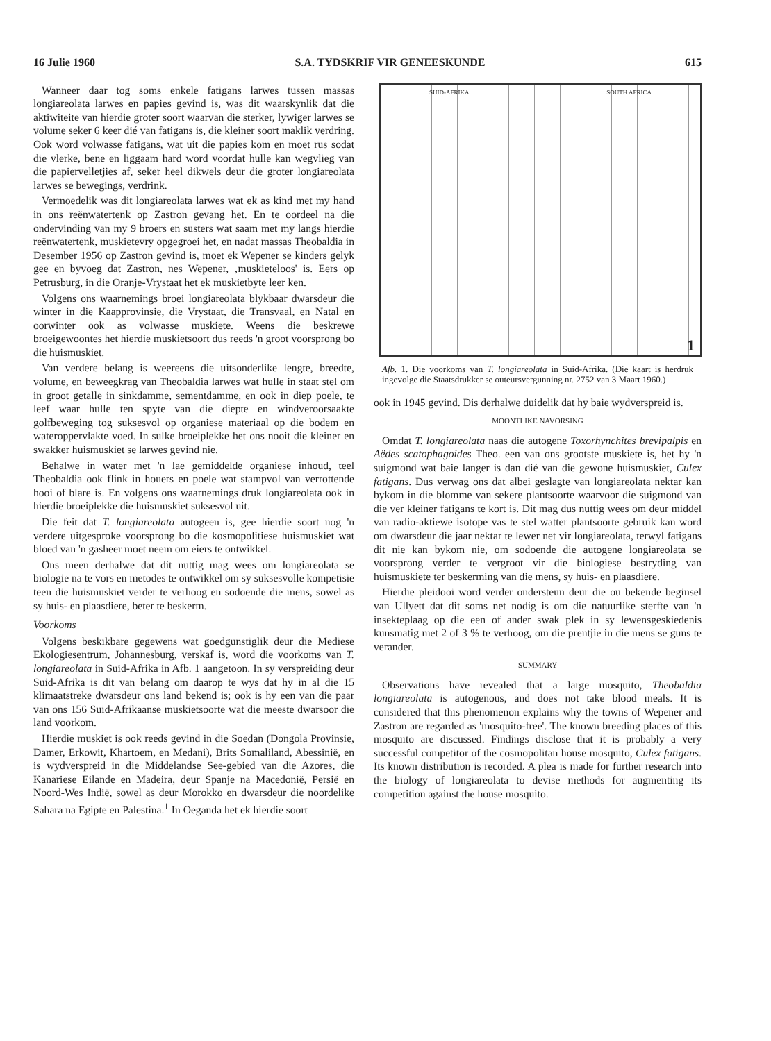16 Julie 1960 S.A. TYDSKRIF VIR GENEESKUNDE 615
Wanneer daar tog soms enkele fatigans larwes tussen massas longiareolata larwes en papies gevind is, was dit waarskynlik dat die aktiwiteite van hierdie groter soort waarvan die sterker, lywiger larwes se volume seker 6 keer dié van fatigans is, die kleiner soort maklik verdring. Ook word volwasse fatigans, wat uit die papies kom en moet rus sodat die vlerke, bene en liggaam hard word voordat hulle kan wegvlieg van die papiervelletjies af, seker heel dikwels deur die groter longiareolata larwes se bewegings, verdrink.
Vermoedelik was dit longiareolata larwes wat ek as kind met my hand in ons reënwatertenk op Zastron gevang het. En te oordeel na die ondervinding van my 9 broers en susters wat saam met my langs hierdie reënwatertenk, muskietevry opgegroei het, en nadat massas Theobaldia in Desember 1956 op Zastron gevind is, moet ek Wepener se kinders gelyk gee en byvoeg dat Zastron, nes Wepener, ‚muskieteloos' is. Eers op Petrusburg, in die Oranje-Vrystaat het ek muskietbyte leer ken.
Volgens ons waarnemings broei longiareolata blykbaar dwarsdeur die winter in die Kaapprovinsie, die Vrystaat, die Transvaal, en Natal en oorwinter ook as volwasse muskiete. Weens die beskrewe broeigewoontes het hierdie muskietsoort dus reeds 'n groot voorsprong bo die huismuskiet.
Van verdere belang is weereens die uitsonderlike lengte, breedte, volume, en beweegkrag van Theobaldia larwes wat hulle in staat stel om in groot getalle in sinkdamme, sementdamme, en ook in diep poele, te leef waar hulle ten spyte van die diepte en windveroorsaakte golfbeweging tog suksesvol op organiese materiaal op die bodem en wateroppervlakte voed. In sulke broeiplekke het ons nooit die kleiner en swakker huismuskiet se larwes gevind nie.
Behalwe in water met 'n lae gemiddelde organiese inhoud, teel Theobaldia ook flink in houers en poele wat stampvol van verrottende hooi of blare is. En volgens ons waarnemings druk longiareolata ook in hierdie broeiplekke die huismuskiet suksesvol uit.
Die feit dat T. longiareolata autogeen is, gee hierdie soort nog 'n verdere uitgesproke voorsprong bo die kosmopolitiese huismuskiet wat bloed van 'n gasheer moet neem om eiers te ontwikkel.
Ons meen derhalwe dat dit nuttig mag wees om longiareolata se biologie na te vors en metodes te ontwikkel om sy suksesvolle kompetisie teen die huismuskiet verder te verhoog en sodoende die mens, sowel as sy huis- en plaasdiere, beter te beskerm.
Voorkoms
Volgens beskikbare gegewens wat goedgunstiglik deur die Mediese Ekologiesentrum, Johannesburg, verskaf is, word die voorkoms van T. longiareolata in Suid-Afrika in Afb. 1 aangetoon. In sy verspreiding deur Suid-Afrika is dit van belang om daarop te wys dat hy in al die 15 klimaatstreke dwarsdeur ons land bekend is; ook is hy een van die paar van ons 156 Suid-Afrikaanse muskietsoorte wat die meeste dwarsoor die land voorkom.
Hierdie muskiet is ook reeds gevind in die Soedan (Dongola Provinsie, Damer, Erkowit, Khartoem, en Medani), Brits Somaliland, Abessinië, en is wydverspreid in die Middelandse See-gebied van die Azores, die Kanariese Eilande en Madeira, deur Spanje na Macedonië, Persië en Noord-Wes Indië, sowel as deur Morokko en dwarsdeur die noordelike Sahara na Egipte en Palestina.<sup>1</sup> In Oeganda het ek hierdie soort
SUID-AFRIKA SOUTH AFRICA
1
Afb. 1. Die voorkoms van T. longiareolata in Suid-Afrika. (Die kaart is herdruk ingevolge die Staatsdrukker se outeursvergunning nr. 2752 van 3 Maart 1960.)
ook in 1945 gevind. Dis derhalwe duidelik dat hy baie wydverspreid is.
MOONTLIKE NAVORSING
Omdat T. longiareolata naas die autogene Toxorhynchites brevipalpis en Aëdes scatophagoides Theo. een van ons grootste muskiete is, het hy 'n suigmond wat baie langer is dan dié van die gewone huismuskiet, Culex fatigans. Dus verwag ons dat albei geslagte van longiareolata nektar kan bykom in die blomme van sekere plantsoorte waarvoor die suigmond van die ver kleiner fatigans te kort is. Dit mag dus nuttig wees om deur middel van radio-aktiewe isotope vas te stel watter plantsoorte gebruik kan word om dwarsdeur die jaar nektar te lewer net vir longiareolata, terwyl fatigans dit nie kan bykom nie, om sodoende die autogene longiareolata se voorsprong verder te vergroot vir die biologiese bestryding van huismuskiete ter beskerming van die mens, sy huis- en plaasdiere.
Hierdie pleidooi word verder ondersteun deur die ou bekende beginsel van Ullyett dat dit soms net nodig is om die natuurlike sterfte van 'n insekteplaag op die een of ander swak plek in sy lewensgeskiedenis kunsmatig met 2 of 3 % te verhoog, om die prentjie in die mens se guns te verander.
SUMMARY
Observations have revealed that a large mosquito, Theobaldia longiareolata is autogenous, and does not take blood meals. It is considered that this phenomenon explains why the towns of Wepener and Zastron are regarded as 'mosquito-free'. The known breeding places of this mosquito are discussed. Findings disclose that it is probably a very successful competitor of the cosmopolitan house mosquito, Culex fatigans. Its known distribution is recorded. A plea is made for further research into the biology of longiareolata to devise methods for augmenting its competition against the house mosquito.